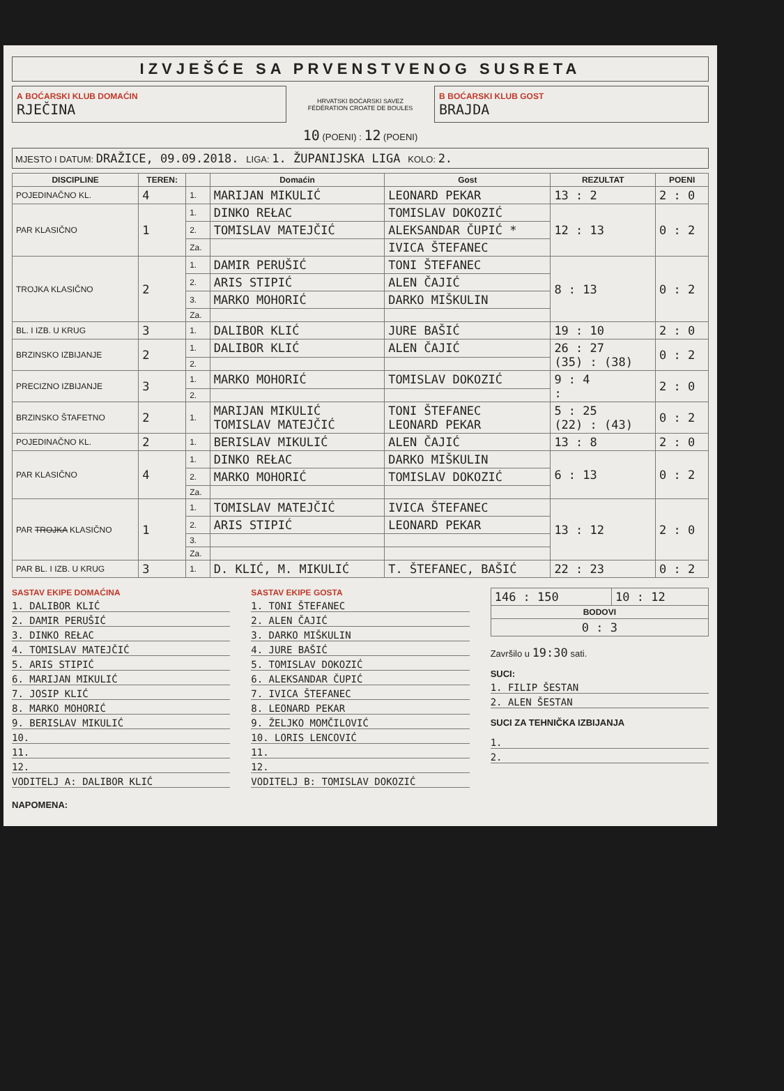IZVJEŠĆE SA PRVENSTVENOG SUSRETA
A BOĆARSKI KLUB DOMAĆIN
RJEČINA
HRVATSKI BOĆARSKI SAVEZ
FÉDÉRATION CROATE DE BOULES
B BOĆARSKI KLUB GOST
BRAJDA
10 (POENI) : 12 (POENI)
MJESTO I DATUM: DRAŽICE, 09.09.2018. LIGA: 1. ŽUPANIJSKA LIGA KOLO: 2.
| DISCIPLINE | TEREN: | | Domaćin | Gost | REZULTAT | POENI |
| --- | --- | --- | --- | --- | --- | --- |
| POJEDINAČNO KL. | 4 | 1. | MARIJAN MIKULIĆ | LEONARD PEKAR | 13 : 2 | 2 : 0 |
| PAR KLASIČNO | 1 | 1. | DINKO REŁAC | TOMISLAV DOKOZIĆ | 12 : 13 | 0 : 2 |
| | | 2. | TOMISLAV MATEJČIĆ | ALEKSANDAR ČUPIĆ * | | |
| | | Za. | | IVICA ŠTEFANEC | | |
| TROJKA KLASIČNO | 2 | 1. | DAMIR PERUŠIĆ | TONI ŠTEFANEC | 8 : 13 | 0 : 2 |
| | | 2. | ARIS STIPIĆ | ALEN ČAJIĆ | | |
| | | 3. | MARKO MOHORIĆ | DARKO MIŠKULIN | | |
| | | Za. | | | | |
| BL. I IZB. U KRUG | 3 | 1. | DALIBOR KLIĆ | JURE BAŠIĆ | 19 : 10 | 2 : 0 |
| BRZINSKO IZBIJANJE | 2 | 1. | DALIBOR KLIĆ | ALEN ČAJIĆ | 26 : 27 (35) : (38) | 0 : 2 |
| | | 2. | | | | |
| PRECIZNO IZBIJANJE | 3 | 1. | MARKO MOHORIĆ | TOMISLAV DOKOZIĆ | 9 : 4 : | 2 : 0 |
| | | 2. | | | | |
| BRZINSKO ŠTAFETNO | 2 | 1. | MARIJAN MIKULIĆ TOMISLAV MATEJČIĆ | TONI ŠTEFANEC LEONARD PEKAR | 5 : 25 (22) : (43) | 0 : 2 |
| POJEDINAČNO KL. | 2 | 1. | BERISLAV MIKULIĆ | ALEN ČAJIĆ | 13 : 8 | 2 : 0 |
| PAR KLASIČNO | 4 | 1. | DINKO REŁAC | DARKO MIŠKULIN | 6 : 13 | 0 : 2 |
| | | 2. | MARKO MOHORIĆ | TOMISLAV DOKOZIĆ | | |
| | | Za. | | | | |
| PAR TROJKA KLASIČNO | 1 | 1. | TOMISLAV MATEJČIĆ | IVICA ŠTEFANEC | 13 : 12 | 2 : 0 |
| | | 2. | ARIS STIPIĆ | LEONARD PEKAR | | |
| | | 3. | | | | |
| | | Za. | | | | |
| PAR BL. I IZB. U KRUG | 3 | 1. | D. KLIĆ, M. MIKULIĆ | T. ŠTEFANEC, BAŠIĆ | 22 : 23 | 0 : 2 |
SASTAV EKIPE DOMAĆINA
1. DALIBOR KLIĆ
2. DAMIR PERUŠIĆ
3. DINKO REŁAC
4. TOMISLAV MATEJČIĆ
5. ARIS STIPIĆ
6. MARIJAN MIKULIĆ
7. JOSIP KLIĆ
8. MARKO MOHORIĆ
9. BERISLAV MIKULIĆ
10.
11.
12.
VODITELJ A: DALIBOR KLIĆ
SASTAV EKIPE GOSTA
1. TONI ŠTEFANEC
2. ALEN ČAJIĆ
3. DARKO MIŠKULIN
4. JURE BAŠIĆ
5. TOMISLAV DOKOZIĆ
6. ALEKSANDAR ČUPIĆ
7. IVICA ŠTEFANEC
8. LEONARD PEKAR
9. ŽELJKO MOMČILOVIĆ
10. LORIS LENCOVIĆ
11.
12.
VODITELJ B: TOMISLAV DOKOZIĆ
| 146 : 150 | 10 : 12 |
| BODOVI | |
| 0 : 3 | |
Završilo u 19:30 sati.
SUCI:
1. FILIP ŠESTAN
2. ALEN ŠESTAN
SUCI ZA TEHNIČKA IZBIJANJA
1.
2.
NAPOMENA: